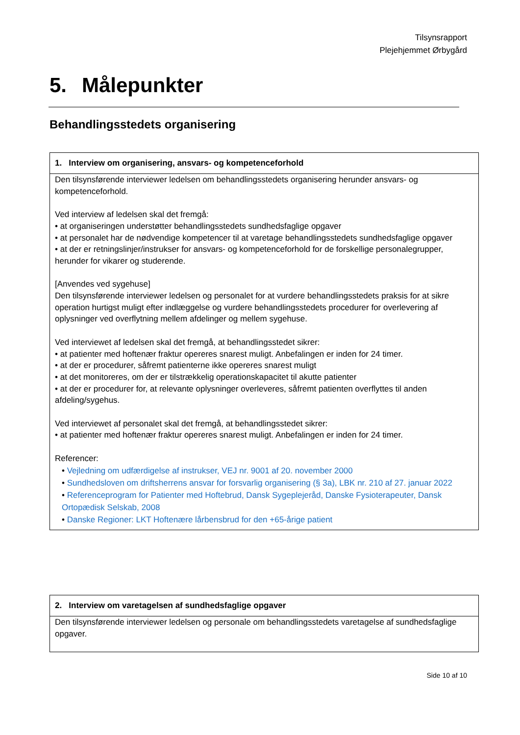Tilsynsrapport
Plejehjemmet Ørbygård
5. Målepunkter
Behandlingsstedets organisering
| 1. Interview om organisering, ansvars- og kompetenceforhold |
| --- |
| Den tilsynsførende interviewer ledelsen om behandlingsstedets organisering herunder ansvars- og kompetenceforhold. Ved interview af ledelsen skal det fremgå: • at organiseringen understøtter behandlingsstedets sundhedsfaglige opgaver • at personalet har de nødvendige kompetencer til at varetage behandlingsstedets sundhedsfaglige opgaver • at der er retningslinjer/instrukser for ansvars- og kompetenceforhold for de forskellige personalegrupper, herunder for vikarer og studerende. [Anvendes ved sygehuse] Den tilsynsførende interviewer ledelsen og personalet for at vurdere behandlingsstedets praksis for at sikre operation hurtigst muligt efter indlæggelse og vurdere behandlingsstedets procedurer for overlevering af oplysninger ved overflytning mellem afdelinger og mellem sygehuse. Ved interviewet af ledelsen skal det fremgå, at behandlingsstedet sikrer: • at patienter med hoftenær fraktur opereres snarest muligt. Anbefalingen er inden for 24 timer. • at der er procedurer, såfremt patienterne ikke opereres snarest muligt • at det monitoreres, om der er tilstrækkelig operationskapacitet til akutte patienter • at der er procedurer for, at relevante oplysninger overleveres, såfremt patienten overflyttes til anden afdeling/sygehus. Ved interviewet af personalet skal det fremgå, at behandlingsstedet sikrer: • at patienter med hoftenær fraktur opereres snarest muligt. Anbefalingen er inden for 24 timer. Referencer: • Vejledning om udfærdigelse af instrukser, VEJ nr. 9001 af 20. november 2000 • Sundhedsloven om driftsherrens ansvar for forsvarlig organisering (§ 3a), LBK nr. 210 af 27. januar 2022 • Referenceprogram for Patienter med Hoftebrud, Dansk Sygeplejeråd, Danske Fysioterapeuter, Dansk Ortopædisk Selskab, 2008 • Danske Regioner: LKT Hoftenære lårbensbrud for den +65-årige patient |
| 2. Interview om varetagelsen af sundhedsfaglige opgaver |
| --- |
| Den tilsynsførende interviewer ledelsen og personale om behandlingsstedets varetagelse af sundhedsfaglige opgaver. |
Side 10 af 10